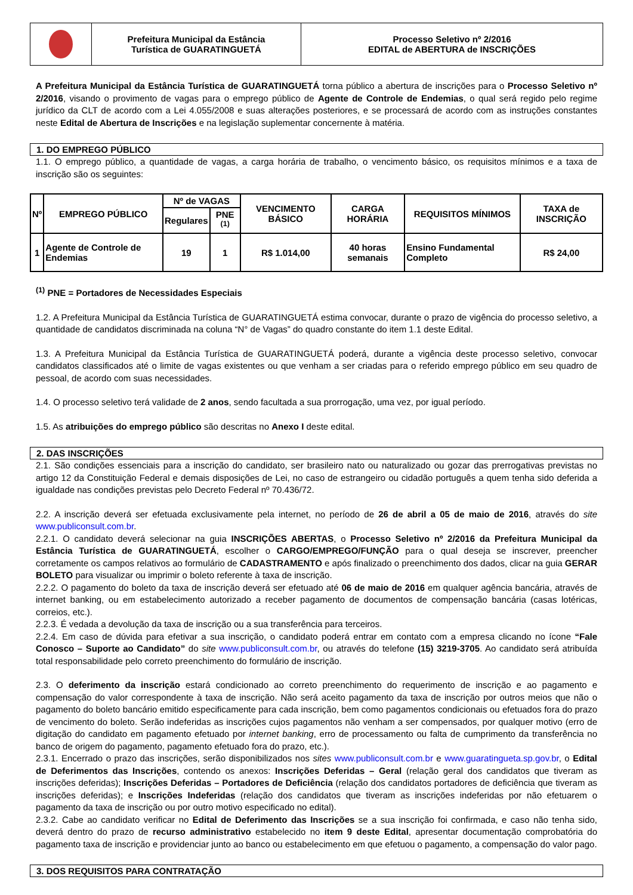Prefeitura Municipal da Estância
Turística de GUARATINGUETÁ
Processo Seletivo nº 2/2016
EDITAL de ABERTURA de INSCRIÇÕES
A Prefeitura Municipal da Estância Turística de GUARATINGUETÁ torna público a abertura de inscrições para o Processo Seletivo nº 2/2016, visando o provimento de vagas para o emprego público de Agente de Controle de Endemias, o qual será regido pelo regime jurídico da CLT de acordo com a Lei 4.055/2008 e suas alterações posteriores, e se processará de acordo com as instruções constantes neste Edital de Abertura de Inscrições e na legislação suplementar concernente à matéria.
1. DO EMPREGO PÚBLICO
1.1. O emprego público, a quantidade de vagas, a carga horária de trabalho, o vencimento básico, os requisitos mínimos e a taxa de inscrição são os seguintes:
| Nº | EMPREGO PÚBLICO | Nº de VAGAS | | VENCIMENTO BÁSICO | CARGA HORÁRIA | REQUISITOS MÍNIMOS | TAXA de INSCRIÇÃO |
| --- | --- | --- | --- | --- | --- | --- | --- |
| | | Regulares | PNE <sup>(1)</sup> | | | | |
| 1 | Agente de Controle de Endemias | 19 | 1 | R$ 1.014,00 | 40 horas semanais | Ensino Fundamental Completo | R$ 24,00 |
<sup>(1)</sup> PNE = Portadores de Necessidades Especiais
1.2. A Prefeitura Municipal da Estância Turística de GUARATINGUETÁ estima convocar, durante o prazo de vigência do processo seletivo, a quantidade de candidatos discriminada na coluna “N° de Vagas” do quadro constante do item 1.1 deste Edital.
1.3. A Prefeitura Municipal da Estância Turística de GUARATINGUETÁ poderá, durante a vigência deste processo seletivo, convocar candidatos classificados até o limite de vagas existentes ou que venham a ser criadas para o referido emprego público em seu quadro de pessoal, de acordo com suas necessidades.
1.4. O processo seletivo terá validade de 2 anos, sendo facultada a sua prorrogação, uma vez, por igual período.
1.5. As atribuições do emprego público são descritas no Anexo I deste edital.
2. DAS INSCRIÇÕES
2.1. São condições essenciais para a inscrição do candidato, ser brasileiro nato ou naturalizado ou gozar das prerrogativas previstas no artigo 12 da Constituição Federal e demais disposições de Lei, no caso de estrangeiro ou cidadão português a quem tenha sido deferida a igualdade nas condições previstas pelo Decreto Federal nº 70.436/72.
2.2. A inscrição deverá ser efetuada exclusivamente pela internet, no período de 26 de abril a 05 de maio de 2016, através do site www.publiconsult.com.br.
2.2.1. O candidato deverá selecionar na guia INSCRIÇÕES ABERTAS, o Processo Seletivo nº 2/2016 da Prefeitura Municipal da Estância Turística de GUARATINGUETÁ, escolher o CARGO/EMPREGO/FUNÇÃO para o qual deseja se inscrever, preencher corretamente os campos relativos ao formulário de CADASTRAMENTO e após finalizado o preenchimento dos dados, clicar na guia GERAR BOLETO para visualizar ou imprimir o boleto referente à taxa de inscrição.
2.2.2. O pagamento do boleto da taxa de inscrição deverá ser efetuado até 06 de maio de 2016 em qualquer agência bancária, através de internet banking, ou em estabelecimento autorizado a receber pagamento de documentos de compensação bancária (casas lotéricas, correios, etc.).
2.2.3. É vedada a devolução da taxa de inscrição ou a sua transferência para terceiros.
2.2.4. Em caso de dúvida para efetivar a sua inscrição, o candidato poderá entrar em contato com a empresa clicando no ícone “Fale Conosco – Suporte ao Candidato” do site www.publiconsult.com.br, ou através do telefone (15) 3219-3705. Ao candidato será atribuída total responsabilidade pelo correto preenchimento do formulário de inscrição.
2.3. O deferimento da inscrição estará condicionado ao correto preenchimento do requerimento de inscrição e ao pagamento e compensação do valor correspondente à taxa de inscrição. Não será aceito pagamento da taxa de inscrição por outros meios que não o pagamento do boleto bancário emitido especificamente para cada inscrição, bem como pagamentos condicionais ou efetuados fora do prazo de vencimento do boleto. Serão indeferidas as inscrições cujos pagamentos não venham a ser compensados, por qualquer motivo (erro de digitação do candidato em pagamento efetuado por internet banking, erro de processamento ou falta de cumprimento da transferência no banco de origem do pagamento, pagamento efetuado fora do prazo, etc.).
2.3.1. Encerrado o prazo das inscrições, serão disponibilizados nos sites www.publiconsult.com.br e www.guaratingueta.sp.gov.br, o Edital de Deferimentos das Inscrições, contendo os anexos: Inscrições Deferidas – Geral (relação geral dos candidatos que tiveram as inscrições deferidas); Inscrições Deferidas – Portadores de Deficiência (relação dos candidatos portadores de deficiência que tiveram as inscrições deferidas); e Inscrições Indeferidas (relação dos candidatos que tiveram as inscrições indeferidas por não efetuarem o pagamento da taxa de inscrição ou por outro motivo especificado no edital).
2.3.2. Cabe ao candidato verificar no Edital de Deferimento das Inscrições se a sua inscrição foi confirmada, e caso não tenha sido, deverá dentro do prazo de recurso administrativo estabelecido no item 9 deste Edital, apresentar documentação comprobatória do pagamento taxa de inscrição e providenciar junto ao banco ou estabelecimento em que efetuou o pagamento, a compensação do valor pago.
3. DOS REQUISITOS PARA CONTRATAÇÃO